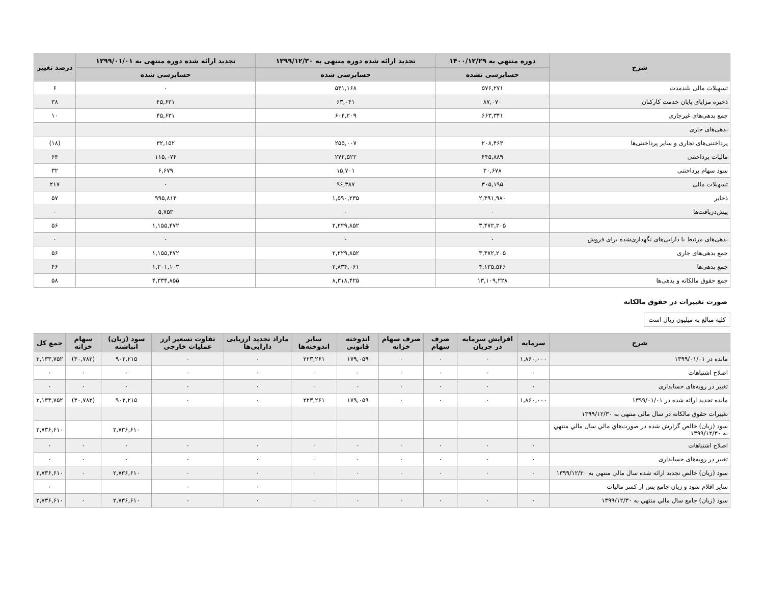| شرح | دوره منتهي به ۱۴۰۰/۱۲/۲۹ | تجدید ارائه شده دوره منتهی به ۱۳۹۹/۱۲/۳۰ | تجدید ارائه شده دوره منتهی به ۱۳۹۹/۰۱/۰۱ | درصد تغییر |
| --- | --- | --- | --- | --- |
| | حسابرسی نشده | حسابرسی شده | حسابرسی شده | |
| تسهیلات مالی بلندمدت | ۵۷۶,۲۷۱ | ۵۴۱,۱۶۸ | ۰ | ۶ |
| ذخیره مزایای پایان خدمت کارکنان | ۸۷,۰۷۰ | ۶۳,۰۴۱ | ۴۵,۶۳۱ | ۳۸ |
| جمع بدهی‌های غیرجاری | ۶۶۳,۳۴۱ | ۶۰۴,۲۰۹ | ۴۵,۶۳۱ | ۱۰ |
| بدهی‌های جاری | | | | |
| پرداختنی‌های تجاری و سایر پرداختنی‌ها | ۲۰۸,۴۶۳ | ۲۵۵,۰۰۷ | ۳۲,۱۵۲ | (۱۸) |
| مالیات پرداختنی | ۴۴۵,۸۸۹ | ۲۷۲,۵۲۲ | ۱۱۵,۰۷۴ | ۶۴ |
| سود سهام پرداختنی | ۲۰,۶۷۸ | ۱۵,۷۰۱ | ۶,۶۷۹ | ۳۲ |
| تسهیلات مالی | ۳۰۵,۱۹۵ | ۹۶,۳۸۷ | ۰ | ۲۱۷ |
| ذخایر | ۲,۴۹۱,۹۸۰ | ۱,۵۹۰,۲۳۵ | ۹۹۵,۸۱۴ | ۵۷ |
| پیش‌دریافت‌ها | ۰ | ۰ | ۵,۷۵۳ | ۰ |
| | ۳,۴۷۲,۲۰۵ | ۲,۲۲۹,۸۵۲ | ۱,۱۵۵,۴۷۲ | ۵۶ |
| بدهی‌های مرتبط با دارایی‌های نگهداری‌شده برای فروش | ۰ | ۰ | ۰ | ۰ |
| جمع بدهی‌های جاری | ۳,۴۷۲,۲۰۵ | ۲,۲۲۹,۸۵۲ | ۱,۱۵۵,۴۷۲ | ۵۶ |
| جمع بدهی‌ها | ۴,۱۳۵,۵۴۶ | ۲,۸۳۴,۰۶۱ | ۱,۲۰۱,۱۰۳ | ۴۶ |
| جمع حقوق مالکانه و بدهی‌ها | ۱۳,۱۰۹,۲۲۸ | ۸,۳۱۸,۴۲۵ | ۴,۳۳۴,۸۵۵ | ۵۸ |
صورت تغییرات در حقوق مالکانه
کلیه مبالغ به میلیون ریال است
| شرح | سرمایه | افزایش سرمایه در جریان | صرف سهام | صرف سهام خزانه | اندوخته قانونی | سایر اندوخته‌ها | مازاد تجدید ارزیابی دارایی‌ها | تفاوت تسعیر ارز عملیات خارجی | سود (زیان) انباشته | سهام خزانه | جمع کل |
| --- | --- | --- | --- | --- | --- | --- | --- | --- | --- | --- | --- |
| مانده در ۱۳۹۹/۰۱/۰۱ | ۱,۸۶۰,۰۰۰ | ۰ | ۰ | ۰ | ۱۷۹,۰۵۹ | ۲۲۳,۲۶۱ | ۰ | ۰ | ۹۰۲,۲۱۵ | (۳۰,۷۸۳) | ۳,۱۳۳,۷۵۲ |
| اصلاح اشتباهات | ۰ | ۰ | ۰ | ۰ | ۰ | ۰ | ۰ | ۰ | ۰ | ۰ | ۰ |
| تغییر در رویه‌های حسابداری | ۰ | ۰ | ۰ | ۰ | ۰ | ۰ | ۰ | ۰ | ۰ | ۰ | ۰ |
| مانده تجدید ارائه شده در ۱۳۹۹/۰۱/۰۱ | ۱,۸۶۰,۰۰۰ | ۰ | ۰ | ۰ | ۱۷۹,۰۵۹ | ۲۲۳,۲۶۱ | ۰ | ۰ | ۹۰۲,۲۱۵ | (۳۰,۷۸۳) | ۳,۱۳۳,۷۵۲ |
| تغییرات حقوق مالکانه در سال مالی منتهی به ۱۳۹۹/۱۲/۳۰ | | | | | | | | | | | |
| سود (زیان) خالص گزارش شده در صورت‌هاي مالي سال مالي منتهي به ۱۳۹۹/۱۲/۳۰ | | | | | | | | | ۲,۷۳۶,۶۱۰ | | ۲,۷۳۶,۶۱۰ |
| اصلاح اشتباهات | ۰ | ۰ | ۰ | ۰ | ۰ | ۰ | ۰ | ۰ | ۰ | ۰ | ۰ |
| تغییر در رویه‌های حسابداری | ۰ | ۰ | ۰ | ۰ | ۰ | ۰ | ۰ | ۰ | ۰ | ۰ | ۰ |
| سود (زیان) خالص تجدید ارائه شده سال مالي منتهي به ۱۳۹۹/۱۲/۳۰ | ۰ | ۰ | ۰ | ۰ | ۰ | ۰ | ۰ | ۰ | ۲,۷۳۶,۶۱۰ | ۰ | ۲,۷۳۶,۶۱۰ |
| سایر اقلام سود و زیان جامع پس از کسر مالیات | | | | | | | ۰ | ۰ | | | ۰ |
| سود (زیان) جامع سال مالي منتهي به ۱۳۹۹/۱۲/۳۰ | ۰ | ۰ | ۰ | ۰ | ۰ | ۰ | ۰ | ۰ | ۲,۷۳۶,۶۱۰ | ۰ | ۲,۷۳۶,۶۱۰ |